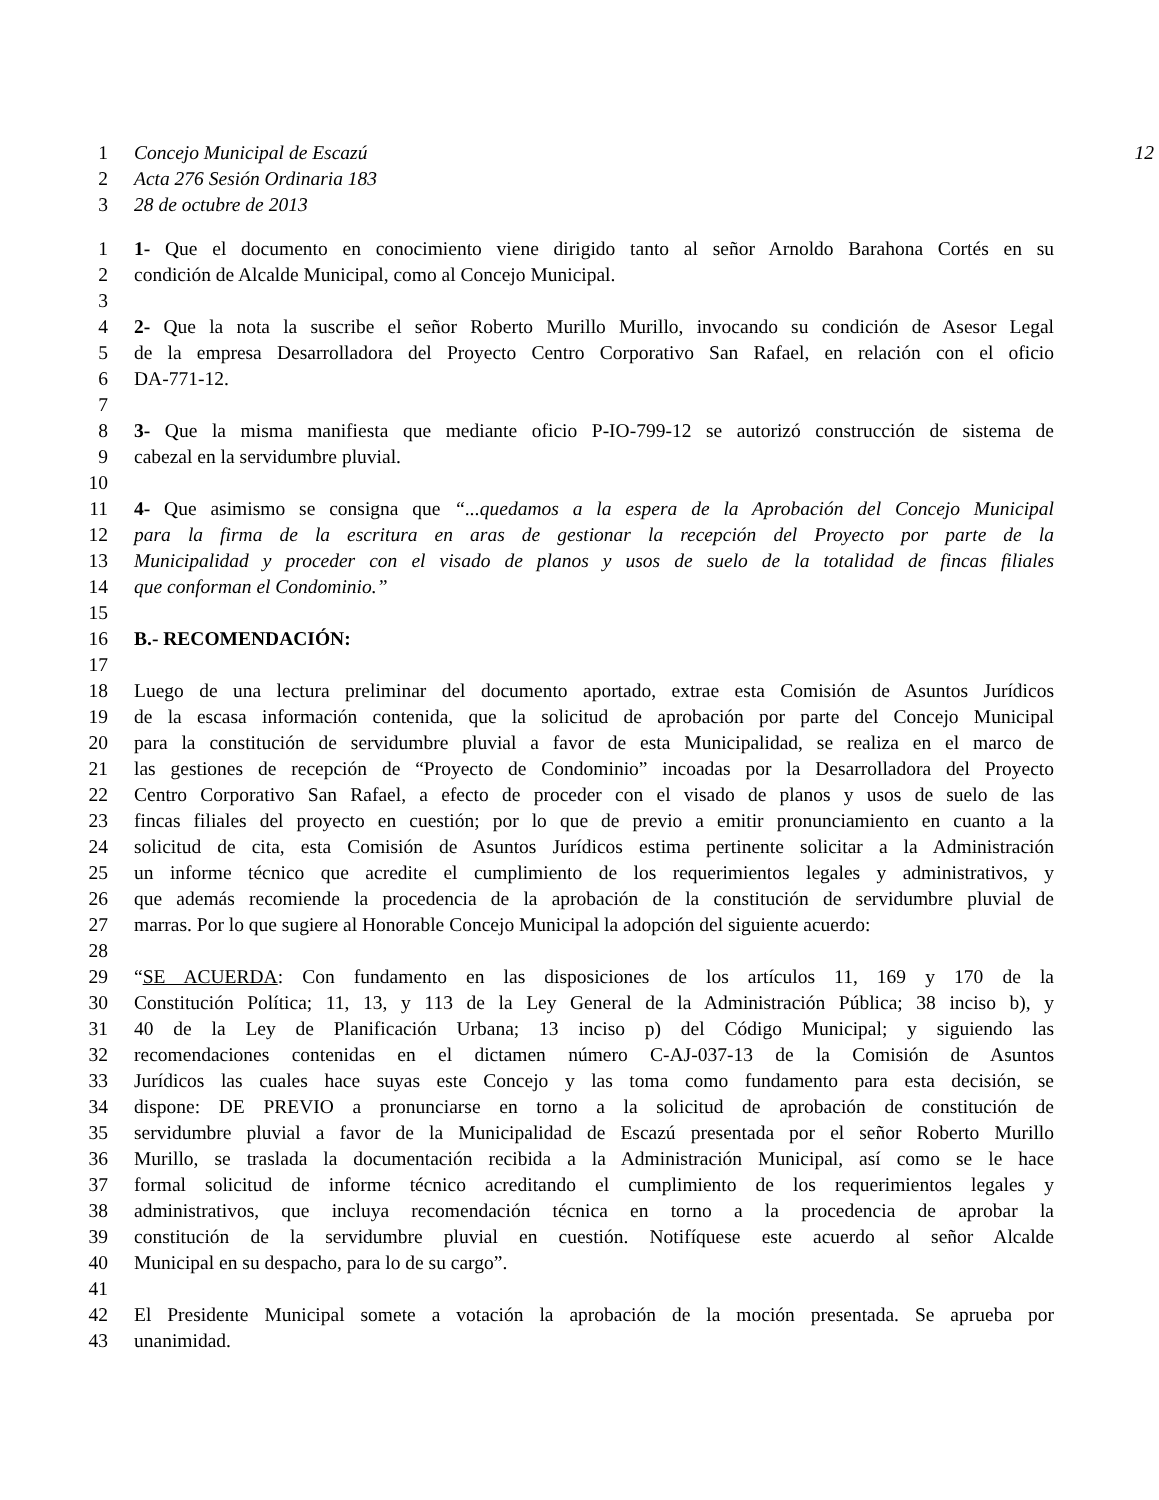1 Concejo Municipal de Escazú 12
2 Acta 276 Sesión Ordinaria 183
3 28 de octubre de 2013
1 1- Que el documento en conocimiento viene dirigido tanto al señor Arnoldo Barahona Cortés en su
2 condición de Alcalde Municipal, como al Concejo Municipal.
3
4 2- Que la nota la suscribe el señor Roberto Murillo Murillo, invocando su condición de Asesor Legal
5 de la empresa Desarrolladora del Proyecto Centro Corporativo San Rafael, en relación con el oficio
6 DA-771-12.
7
8 3- Que la misma manifiesta que mediante oficio P-IO-799-12 se autorizó construcción de sistema de
9 cabezal en la servidumbre pluvial.
10
11 4- Que asimismo se consigna que “...quedamos a la espera de la Aprobación del Concejo Municipal
12 para la firma de la escritura en aras de gestionar la recepción del Proyecto por parte de la
13 Municipalidad y proceder con el visado de planos y usos de suelo de la totalidad de fincas filiales
14 que conforman el Condominio.”
15
16 B.- RECOMENDACIÓN:
17
18 Luego de una lectura preliminar del documento aportado, extrae esta Comisión de Asuntos Jurídicos
19 de la escasa información contenida, que la solicitud de aprobación por parte del Concejo Municipal
20 para la constitución de servidumbre pluvial a favor de esta Municipalidad, se realiza en el marco de
21 las gestiones de recepción de “Proyecto de Condominio” incoadas por la Desarrolladora del Proyecto
22 Centro Corporativo San Rafael, a efecto de proceder con el visado de planos y usos de suelo de las
23 fincas filiales del proyecto en cuestión; por lo que de previo a emitir pronunciamiento en cuanto a la
24 solicitud de cita, esta Comisión de Asuntos Jurídicos estima pertinente solicitar a la Administración
25 un informe técnico que acredite el cumplimiento de los requerimientos legales y administrativos, y
26 que además recomiende la procedencia de la aprobación de la constitución de servidumbre pluvial de
27 marras. Por lo que sugiere al Honorable Concejo Municipal la adopción del siguiente acuerdo:
28
29 “SE ACUERDA: Con fundamento en las disposiciones de los artículos 11, 169 y 170 de la
30 Constitución Política; 11, 13, y 113 de la Ley General de la Administración Pública; 38 inciso b), y
31 40 de la Ley de Planificación Urbana; 13 inciso p) del Código Municipal; y siguiendo las
32 recomendaciones contenidas en el dictamen número C-AJ-037-13 de la Comisión de Asuntos
33 Jurídicos las cuales hace suyas este Concejo y las toma como fundamento para esta decisión, se
34 dispone: DE PREVIO a pronunciarse en torno a la solicitud de aprobación de constitución de
35 servidumbre pluvial a favor de la Municipalidad de Escazú presentada por el señor Roberto Murillo
36 Murillo, se traslada la documentación recibida a la Administración Municipal, así como se le hace
37 formal solicitud de informe técnico acreditando el cumplimiento de los requerimientos legales y
38 administrativos, que incluya recomendación técnica en torno a la procedencia de aprobar la
39 constitución de la servidumbre pluvial en cuestión. Notifíquese este acuerdo al señor Alcalde
40 Municipal en su despacho, para lo de su cargo”.
41
42 El Presidente Municipal somete a votación la aprobación de la moción presentada. Se aprueba por
43 unanimidad.